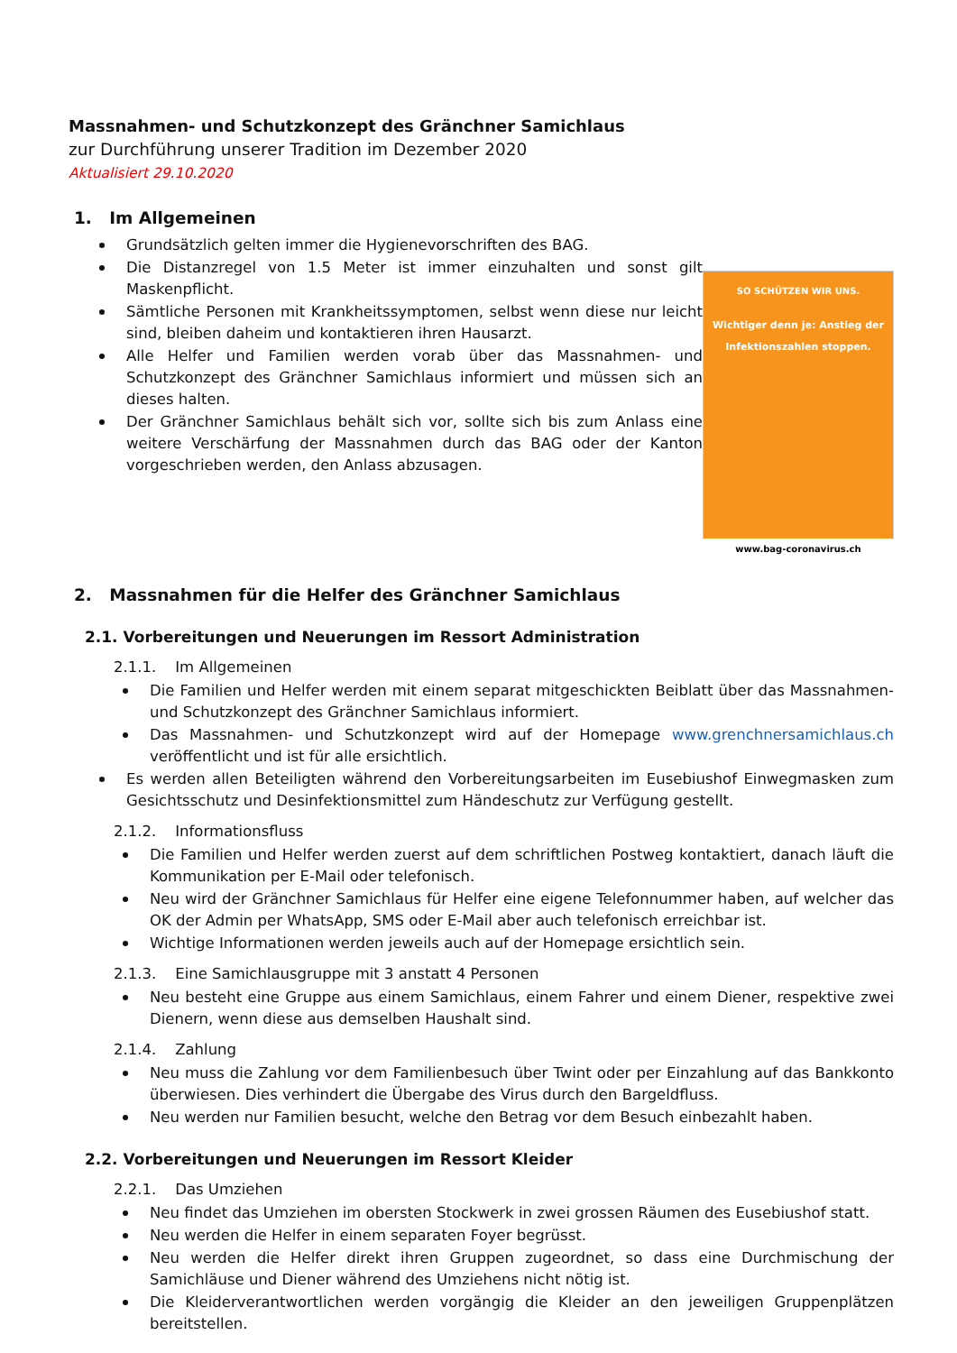Massnahmen- und Schutzkonzept des Gränchner Samichlaus
zur Durchführung unserer Tradition im Dezember 2020
Aktualisiert 29.10.2020
1. Im Allgemeinen
Grundsätzlich gelten immer die Hygienevorschriften des BAG.
Die Distanzregel von 1.5 Meter ist immer einzuhalten und sonst gilt Maskenpflicht.
Sämtliche Personen mit Krankheitssymptomen, selbst wenn diese nur leicht sind, bleiben daheim und kontaktieren ihren Hausarzt.
Alle Helfer und Familien werden vorab über das Massnahmen- und Schutzkonzept des Gränchner Samichlaus informiert und müssen sich an dieses halten.
Der Gränchner Samichlaus behält sich vor, sollte sich bis zum Anlass eine weitere Verschärfung der Massnahmen durch das BAG oder der Kanton vorgeschrieben werden, den Anlass abzusagen.
SO SCHÜTZEN WIR UNS.
Wichtiger denn je: Anstieg der Infektionszahlen stoppen.
www.bag-coronavirus.ch
2. Massnahmen für die Helfer des Gränchner Samichlaus
2.1. Vorbereitungen und Neuerungen im Ressort Administration
2.1.1. Im Allgemeinen
Die Familien und Helfer werden mit einem separat mitgeschickten Beiblatt über das Massnahmen- und Schutzkonzept des Gränchner Samichlaus informiert.
Das Massnahmen- und Schutzkonzept wird auf der Homepage www.grenchnersamichlaus.ch veröffentlicht und ist für alle ersichtlich.
Es werden allen Beteiligten während den Vorbereitungsarbeiten im Eusebiushof Einwegmasken zum Gesichtsschutz und Desinfektionsmittel zum Händeschutz zur Verfügung gestellt.
2.1.2. Informationsfluss
Die Familien und Helfer werden zuerst auf dem schriftlichen Postweg kontaktiert, danach läuft die Kommunikation per E-Mail oder telefonisch.
Neu wird der Gränchner Samichlaus für Helfer eine eigene Telefonnummer haben, auf welcher das OK der Admin per WhatsApp, SMS oder E-Mail aber auch telefonisch erreichbar ist.
Wichtige Informationen werden jeweils auch auf der Homepage ersichtlich sein.
2.1.3. Eine Samichlausgruppe mit 3 anstatt 4 Personen
Neu besteht eine Gruppe aus einem Samichlaus, einem Fahrer und einem Diener, respektive zwei Dienern, wenn diese aus demselben Haushalt sind.
2.1.4. Zahlung
Neu muss die Zahlung vor dem Familienbesuch über Twint oder per Einzahlung auf das Bankkonto überwiesen. Dies verhindert die Übergabe des Virus durch den Bargeldfluss.
Neu werden nur Familien besucht, welche den Betrag vor dem Besuch einbezahlt haben.
2.2. Vorbereitungen und Neuerungen im Ressort Kleider
2.2.1. Das Umziehen
Neu findet das Umziehen im obersten Stockwerk in zwei grossen Räumen des Eusebiushof statt.
Neu werden die Helfer in einem separaten Foyer begrüsst.
Neu werden die Helfer direkt ihren Gruppen zugeordnet, so dass eine Durchmischung der Samichläuse und Diener während des Umziehens nicht nötig ist.
Die Kleiderverantwortlichen werden vorgängig die Kleider an den jeweiligen Gruppenplätzen bereitstellen.